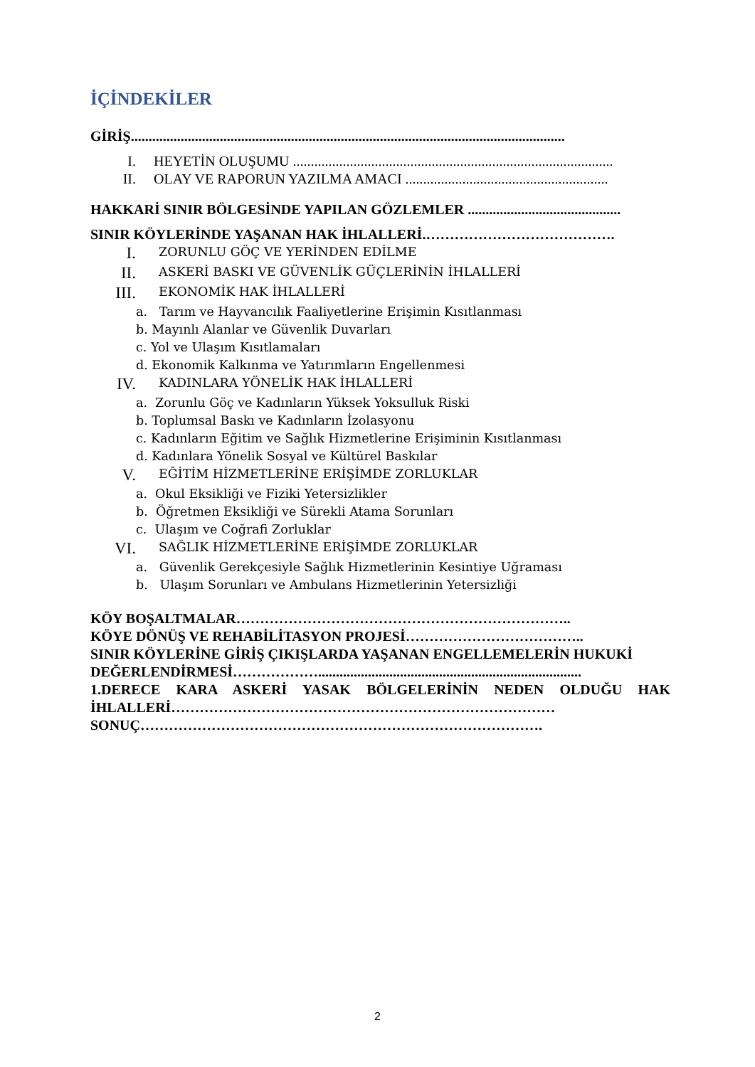İÇİNDEKİLER
GİRİŞ..........................................................................................................................
I. HEYETİN OLUŞUMU ..........................................................................................
II. OLAY VE RAPORUN YAZILMA AMACI .........................................................
HAKKARİ SINIR BÖLGESİNDE YAPILAN GÖZLEMLER ...........................................
SINIR KÖYLERİNDE YAŞANAN HAK İHLALLERİ.………………………………….
I. ZORUNLU GÖÇ VE YERİNDEN EDİLME
II. ASKERİ BASKI VE GÜVENLİK GÜÇLERİNİN İHLALLERİ
III. EKONOMİK HAK İHLALLERİ
a. Tarım ve Hayvancılık Faaliyetlerine Erişimin Kısıtlanması
b. Mayınlı Alanlar ve Güvenlik Duvarları
c. Yol ve Ulaşım Kısıtlamaları
d. Ekonomik Kalkınma ve Yatırımların Engellenmesi
IV. KADINLARA YÖNELİK HAK İHLALLERİ
a. Zorunlu Göç ve Kadınların Yüksek Yoksulluk Riski
b. Toplumsal Baskı ve Kadınların İzolasyonu
c. Kadınların Eğitim ve Sağlık Hizmetlerine Erişiminin Kısıtlanması
d. Kadınlara Yönelik Sosyal ve Kültürel Baskılar
V. EĞİTİM HİZMETLERİNE ERİŞİMDE ZORLUKLAR
a. Okul Eksikliği ve Fiziki Yetersizlikler
b. Öğretmen Eksikliği ve Sürekli Atama Sorunları
c. Ulaşım ve Coğrafi Zorluklar
VI. SAĞLIK HİZMETLERİNE ERİŞİMDE ZORLUKLAR
a. Güvenlik Gerekçesiyle Sağlık Hizmetlerinin Kesintiye Uğraması
b. Ulaşım Sorunları ve Ambulans Hizmetlerinin Yetersizliği
KÖY BOŞALTMALAR……………………………………………………………..
KÖYE DÖNÜŞ VE REHABİLİTASYON PROJESİ………………………………..
SINIR KÖYLERİNE GİRİŞ ÇIKIŞLARDA YAŞANAN ENGELLEMELERİN HUKUKİ DEĞERLENDİRMESİ………………..........................................................................
1.DERECE KARA ASKERİ YASAK BÖLGELERİNİN NEDEN OLDUĞU HAK İHLALLERİ………………………………………………………………………
SONUÇ………………………………………………………………………….
2